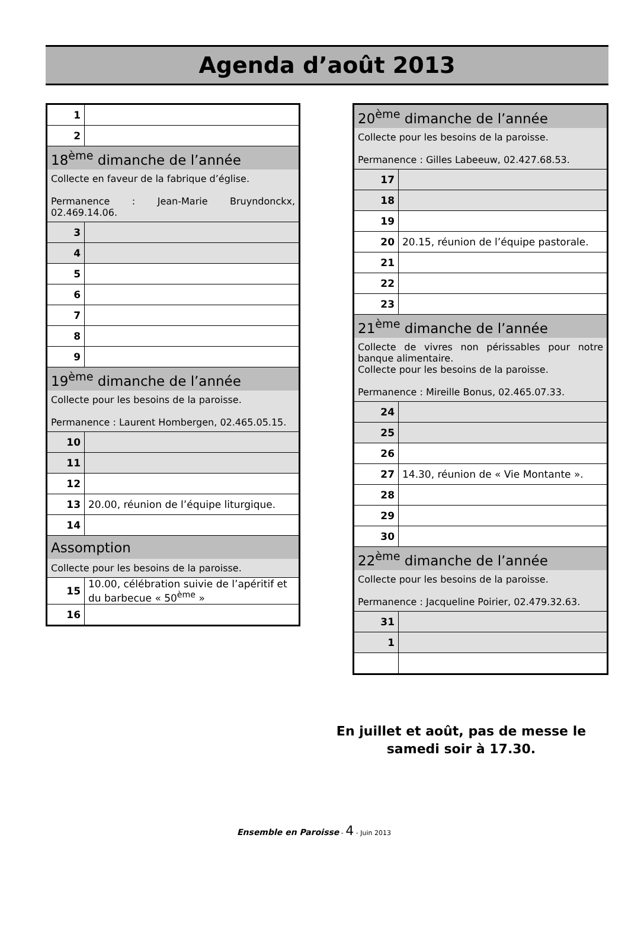Agenda d’août 2013
| 1 | |
| 2 | |
| 18<sup>ème</sup> dimanche de l’année | |
| Collecte en faveur de la fabrique d’église. Permanence : Jean-Marie Bruyndonckx, 02.469.14.06. | |
| 3 | |
| 4 | |
| 5 | |
| 6 | |
| 7 | |
| 8 | |
| 9 | |
| 19<sup>ème</sup> dimanche de l’année | |
| Collecte pour les besoins de la paroisse. Permanence : Laurent Hombergen, 02.465.05.15. | |
| 10 | |
| 11 | |
| 12 | |
| 13 | 20.00, réunion de l’équipe liturgique. |
| 14 | |
| Assomption | |
| Collecte pour les besoins de la paroisse. | |
| 15 | 10.00, célébration suivie de l’apéritif et du barbecue « 50<sup>ème</sup> » |
| 16 | |
| 20<sup>ème</sup> dimanche de l’année | |
| Collecte pour les besoins de la paroisse. Permanence : Gilles Labeeuw, 02.427.68.53. | |
| 17 | |
| 18 | |
| 19 | |
| 20 | 20.15, réunion de l’équipe pastorale. |
| 21 | |
| 22 | |
| 23 | |
| 21<sup>ème</sup> dimanche de l’année | |
| Collecte de vivres non périssables pour notre banque alimentaire. Collecte pour les besoins de la paroisse. Permanence : Mireille Bonus, 02.465.07.33. | |
| 24 | |
| 25 | |
| 26 | |
| 27 | 14.30, réunion de « Vie Montante ». |
| 28 | |
| 29 | |
| 30 | |
| 22<sup>ème</sup> dimanche de l’année | |
| Collecte pour les besoins de la paroisse. Permanence : Jacqueline Poirier, 02.479.32.63. | |
| 31 | |
| 1 | |
En juillet et août, pas de messe le samedi soir à 17.30.
Ensemble en Paroisse - 4 - Juin 2013